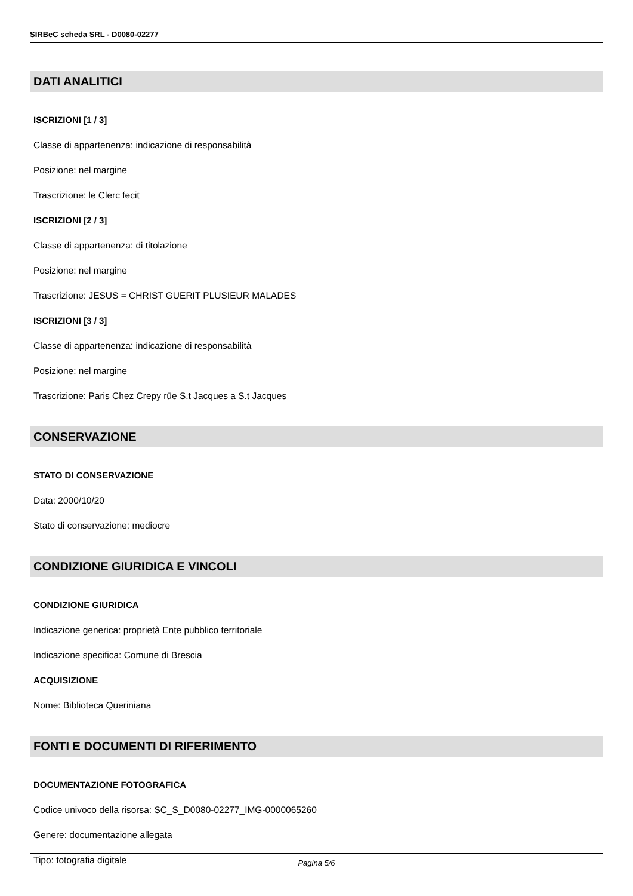SIRBeC scheda SRL - D0080-02277
DATI ANALITICI
ISCRIZIONI [1 / 3]
Classe di appartenenza: indicazione di responsabilità
Posizione: nel margine
Trascrizione: le Clerc fecit
ISCRIZIONI [2 / 3]
Classe di appartenenza: di titolazione
Posizione: nel margine
Trascrizione: JESUS = CHRIST GUERIT PLUSIEUR MALADES
ISCRIZIONI [3 / 3]
Classe di appartenenza: indicazione di responsabilità
Posizione: nel margine
Trascrizione: Paris Chez Crepy rüe S.t Jacques a S.t Jacques
CONSERVAZIONE
STATO DI CONSERVAZIONE
Data: 2000/10/20
Stato di conservazione: mediocre
CONDIZIONE GIURIDICA E VINCOLI
CONDIZIONE GIURIDICA
Indicazione generica: proprietà Ente pubblico territoriale
Indicazione specifica: Comune di Brescia
ACQUISIZIONE
Nome: Biblioteca Queriniana
FONTI E DOCUMENTI DI RIFERIMENTO
DOCUMENTAZIONE FOTOGRAFICA
Codice univoco della risorsa: SC_S_D0080-02277_IMG-0000065260
Genere: documentazione allegata
Tipo: fotografia digitale
Pagina 5/6